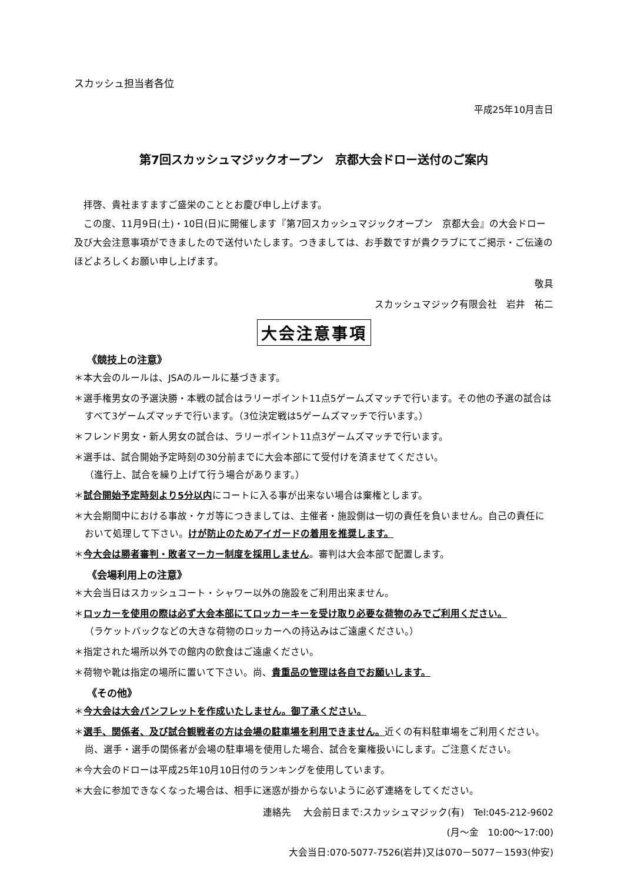スカッシュ担当者各位
平成25年10月吉日
第7回スカッシュマジックオープン　京都大会ドロー送付のご案内
　拝啓、貴社ますますご盛栄のこととお慶び申し上げます。
　この度、11月9日(土)・10日(日)に開催します『第7回スカッシュマジックオープン　京都大会』の大会ドロー及び大会注意事項ができましたので送付いたします。つきましては、お手数ですが貴クラブにてご掲示・ご伝達のほどよろしくお願い申し上げます。
敬具
スカッシュマジック有限会社　岩井　祐二
大会注意事項
《競技上の注意》
＊本大会のルールは、JSAのルールに基づきます。
＊選手権男女の予選決勝・本戦の試合はラリーポイント11点5ゲームズマッチで行います。その他の予選の試合はすべて3ゲームズマッチで行います。（3位決定戦は5ゲームズマッチで行います。）
＊フレンド男女・新人男女の試合は、ラリーポイント11点3ゲームズマッチで行います。
＊選手は、試合開始予定時刻の30分前までに大会本部にて受付けを済ませてください。
（進行上、試合を繰り上げて行う場合があります。）
＊試合開始予定時刻より5分以内にコートに入る事が出来ない場合は棄権とします。
＊大会期間中における事故・ケガ等につきましては、主催者・施設側は一切の責任を負いません。自己の責任において処理して下さい。けが防止のためアイガードの着用を推奨します。
＊今大会は勝者審判・敗者マーカー制度を採用しません。審判は大会本部で配置します。
《会場利用上の注意》
＊大会当日はスカッシュコート・シャワー以外の施設をご利用出来ません。
＊ロッカーを使用の際は必ず大会本部にてロッカーキーを受け取り必要な荷物のみでご利用ください。
（ラケットバックなどの大きな荷物のロッカーへの持込みはご遠慮ください。）
＊指定された場所以外での館内の飲食はご遠慮ください。
＊荷物や靴は指定の場所に置いて下さい。尚、貴重品の管理は各自でお願いします。
《その他》
＊今大会は大会パンフレットを作成いたしません。御了承ください。
＊選手、関係者、及び試合観戦者の方は会場の駐車場を利用できません。近くの有料駐車場をご利用ください。尚、選手・選手の関係者が会場の駐車場を使用した場合、試合を棄権扱いにします。ご注意ください。
＊今大会のドローは平成25年10月10日付のランキングを使用しています。
＊大会に参加できなくなった場合は、相手に迷惑が掛からないように必ず連絡をしてください。
連絡先　 大会前日まで:スカッシュマジック(有)　Tel:045-212-9602
(月～金　10:00～17:00)
大会当日:070-5077-7526(岩井)又は070－5077－1593(仲安)